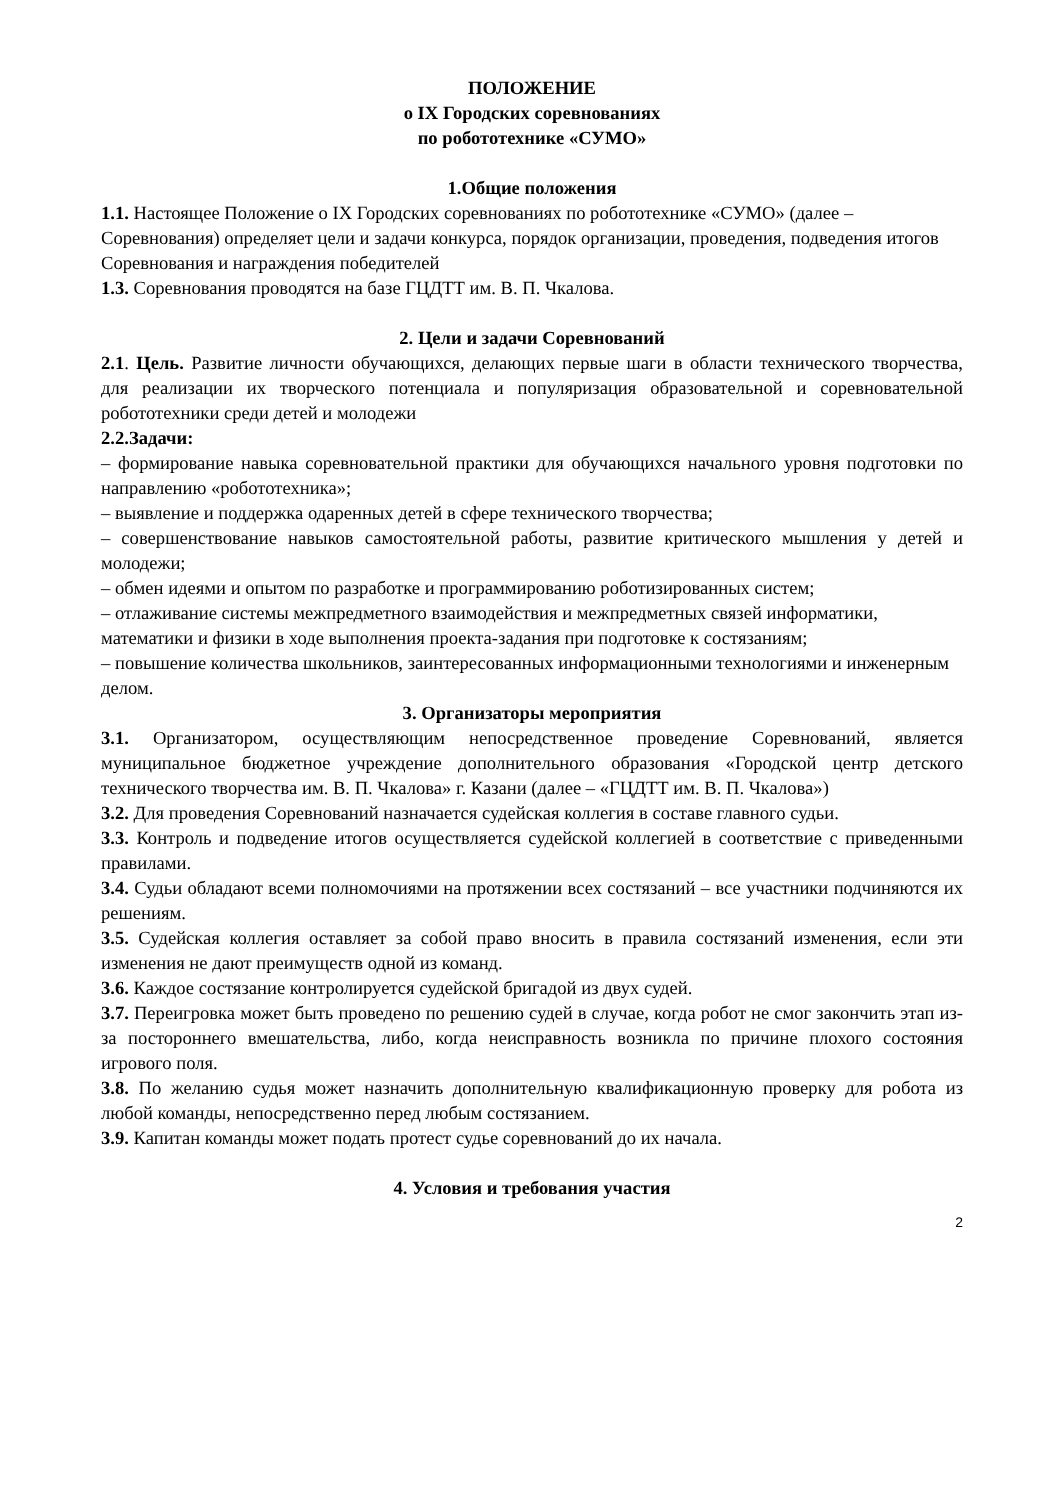ПОЛОЖЕНИЕ
о IX Городских соревнованиях
по робототехнике «СУМО»
1.Общие положения
1.1. Настоящее Положение о IX Городских соревнованиях по робототехнике «СУМО» (далее – Соревнования) определяет цели и задачи конкурса, порядок организации, проведения, подведения итогов Соревнования и награждения победителей
1.3. Соревнования проводятся на базе ГЦДТТ им. В. П. Чкалова.
2. Цели и задачи Соревнований
2.1. Цель. Развитие личности обучающихся, делающих первые шаги в области технического творчества, для реализации их творческого потенциала и популяризация образовательной и соревновательной робототехники среди детей и молодежи
2.2.Задачи:
– формирование навыка соревновательной практики для обучающихся начального уровня подготовки по направлению «робототехника»;
– выявление и поддержка одаренных детей в сфере технического творчества;
– совершенствование навыков самостоятельной работы, развитие критического мышления у детей и молодежи;
– обмен идеями и опытом по разработке и программированию роботизированных систем;
– отлаживание системы межпредметного взаимодействия и межпредметных связей информатики,
математики и физики в ходе выполнения проекта-задания при подготовке к состязаниям;
– повышение количества школьников, заинтересованных информационными технологиями и инженерным делом.
3. Организаторы мероприятия
3.1. Организатором, осуществляющим непосредственное проведение Соревнований, является муниципальное бюджетное учреждение дополнительного образования «Городской центр детского технического творчества им. В. П. Чкалова» г. Казани (далее – «ГЦДТТ им. В. П. Чкалова»)
3.2. Для проведения Соревнований назначается судейская коллегия в составе главного судьи.
3.3. Контроль и подведение итогов осуществляется судейской коллегией в соответствие с приведенными правилами.
3.4. Судьи обладают всеми полномочиями на протяжении всех состязаний – все участники подчиняются их решениям.
3.5. Судейская коллегия оставляет за собой право вносить в правила состязаний изменения, если эти изменения не дают преимуществ одной из команд.
3.6. Каждое состязание контролируется судейской бригадой из двух судей.
3.7. Переигровка может быть проведено по решению судей в случае, когда робот не смог закончить этап из-за постороннего вмешательства, либо, когда неисправность возникла по причине плохого состояния игрового поля.
3.8. По желанию судья может назначить дополнительную квалификационную проверку для робота из любой команды, непосредственно перед любым состязанием.
3.9. Капитан команды может подать протест судье соревнований до их начала.
4. Условия и требования участия
2